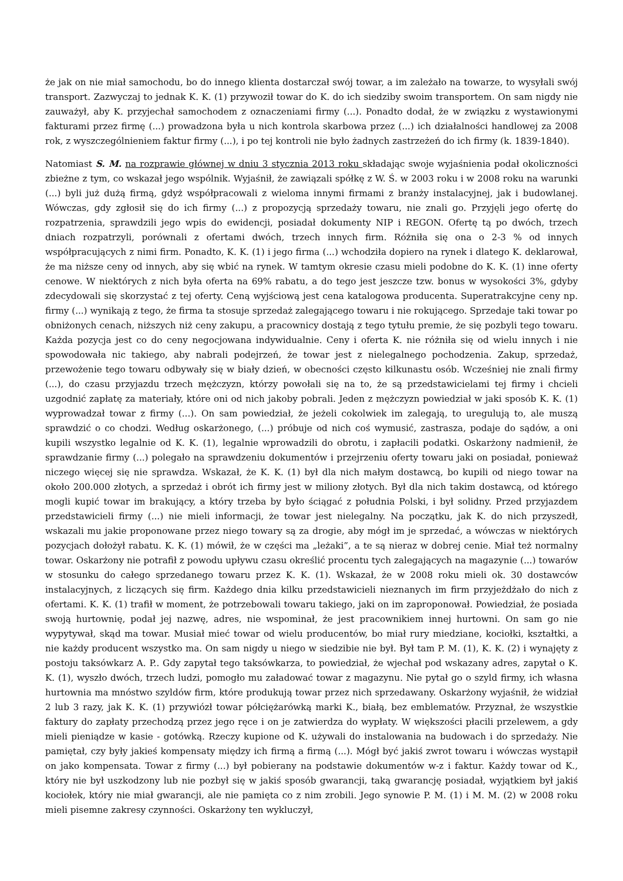że jak on nie miał samochodu, bo do innego klienta dostarczał swój towar, a im zależało na towarze, to wysyłali swój transport. Zazwyczaj to jednak K. K. (1) przywoził towar do K. do ich siedziby swoim transportem. On sam nigdy nie zauważył, aby K. przyjechał samochodem z oznaczeniami firmy (...). Ponadto dodał, że w związku z wystawionymi fakturami przez firmę (...) prowadzona była u nich kontrola skarbowa przez (...) ich działalności handlowej za 2008 rok, z wyszczególnieniem faktur firmy (...), i po tej kontroli nie było żadnych zastrzeżeń do ich firmy (k. 1839-1840).
Natomiast S. M. na rozprawie głównej w dniu 3 stycznia 2013 roku składając swoje wyjaśnienia podał okoliczności zbieżne z tym, co wskazał jego wspólnik. Wyjaśnił, że zawiązali spółkę z W. Ś. w 2003 roku i w 2008 roku na warunki (...) byli już dużą firmą, gdyż współpracowali z wieloma innymi firmami z branży instalacyjnej, jak i budowlanej. Wówczas, gdy zgłosił się do ich firmy (...) z propozycją sprzedaży towaru, nie znali go. Przyjęli jego ofertę do rozpatrzenia, sprawdzili jego wpis do ewidencji, posiadał dokumenty NIP i REGON. Ofertę tą po dwóch, trzech dniach rozpatrzyli, porównali z ofertami dwóch, trzech innych firm. Różniła się ona o 2-3 % od innych współpracujących z nimi firm. Ponadto, K. K. (1) i jego firma (...) wchodziła dopiero na rynek i dlatego K. deklarował, że ma niższe ceny od innych, aby się wbić na rynek. W tamtym okresie czasu mieli podobne do K. K. (1) inne oferty cenowe. W niektórych z nich była oferta na 69% rabatu, a do tego jest jeszcze tzw. bonus w wysokości 3%, gdyby zdecydowali się skorzystać z tej oferty. Ceną wyjściową jest cena katalogowa producenta. Superatrakcyjne ceny np. firmy (...) wynikają z tego, że firma ta stosuje sprzedaż zalegającego towaru i nie rokującego. Sprzedaje taki towar po obniżonych cenach, niższych niż ceny zakupu, a pracownicy dostają z tego tytułu premie, że się pozbyli tego towaru. Każda pozycja jest co do ceny negocjowana indywidualnie. Ceny i oferta K. nie różniła się od wielu innych i nie spowodowała nic takiego, aby nabrali podejrzeń, że towar jest z nielegalnego pochodzenia. Zakup, sprzedaż, przewożenie tego towaru odbywały się w biały dzień, w obecności często kilkunastu osób. Wcześniej nie znali firmy (...), do czasu przyjazdu trzech mężczyzn, którzy powołali się na to, że są przedstawicielami tej firmy i chcieli uzgodnić zapłatę za materiały, które oni od nich jakoby pobrali. Jeden z mężczyzn powiedział w jaki sposób K. K. (1) wyprowadzał towar z firmy (...). On sam powiedział, że jeżeli cokolwiek im zalegają, to uregulują to, ale muszą sprawdzić o co chodzi. Według oskarżonego, (...) próbuje od nich coś wymusić, zastrasza, podaje do sądów, a oni kupili wszystko legalnie od K. K. (1), legalnie wprowadzili do obrotu, i zapłacili podatki. Oskarżony nadmienił, że sprawdzanie firmy (...) polegało na sprawdzeniu dokumentów i przejrzeniu oferty towaru jaki on posiadał, ponieważ niczego więcej się nie sprawdza. Wskazał, że K. K. (1) był dla nich małym dostawcą, bo kupili od niego towar na około 200.000 złotych, a sprzedaż i obrót ich firmy jest w miliony złotych. Był dla nich takim dostawcą, od którego mogli kupić towar im brakujący, a który trzeba by było ściągać z południa Polski, i był solidny. Przed przyjazdem przedstawicieli firmy (...) nie mieli informacji, że towar jest nielegalny. Na początku, jak K. do nich przyszedł, wskazali mu jakie proponowane przez niego towary są za drogie, aby mógł im je sprzedać, a wówczas w niektórych pozycjach dołożył rabatu. K. K. (1) mówił, że w części ma „leżaki”, a te są nieraz w dobrej cenie. Miał też normalny towar. Oskarżony nie potrafił z powodu upływu czasu określić procentu tych zalegających na magazynie (...) towarów w stosunku do całego sprzedanego towaru przez K. K. (1). Wskazał, że w 2008 roku mieli ok. 30 dostawców instalacyjnych, z liczących się firm. Każdego dnia kilku przedstawicieli nieznanych im firm przyjeżdżało do nich z ofertami. K. K. (1) trafił w moment, że potrzebowali towaru takiego, jaki on im zaproponował. Powiedział, że posiada swoją hurtownię, podał jej nazwę, adres, nie wspominał, że jest pracownikiem innej hurtowni. On sam go nie wypytywał, skąd ma towar. Musiał mieć towar od wielu producentów, bo miał rury miedziane, kociołki, kształtki, a nie każdy producent wszystko ma. On sam nigdy u niego w siedzibie nie był. Był tam P. M. (1), K. K. (2) i wynajęty z postoju taksówkarz A. P.. Gdy zapytał tego taksówkarza, to powiedział, że wjechał pod wskazany adres, zapytał o K. K. (1), wyszło dwóch, trzech ludzi, pomogło mu załadować towar z magazynu. Nie pytał go o szyld firmy, ich własna hurtownia ma mnóstwo szyldów firm, które produkują towar przez nich sprzedawany. Oskarżony wyjaśnił, że widział 2 lub 3 razy, jak K. K. (1) przywiózł towar półciężarówką marki K., białą, bez emblematów. Przyznał, że wszystkie faktury do zapłaty przechodzą przez jego ręce i on je zatwierdza do wypłaty. W większości płacili przelewem, a gdy mieli pieniądze w kasie - gotówką. Rzeczy kupione od K. używali do instalowania na budowach i do sprzedaży. Nie pamiętał, czy były jakieś kompensaty między ich firmą a firmą (...). Mógł być jakiś zwrot towaru i wówczas wystąpił on jako kompensata. Towar z firmy (...) był pobierany na podstawie dokumentów w-z i faktur. Każdy towar od K., który nie był uszkodzony lub nie pozbył się w jakiś sposób gwarancji, taką gwarancję posiadał, wyjątkiem był jakiś kociołek, który nie miał gwarancji, ale nie pamięta co z nim zrobili. Jego synowie P. M. (1) i M. M. (2) w 2008 roku mieli pisemne zakresy czynności. Oskarżony ten wykluczył,